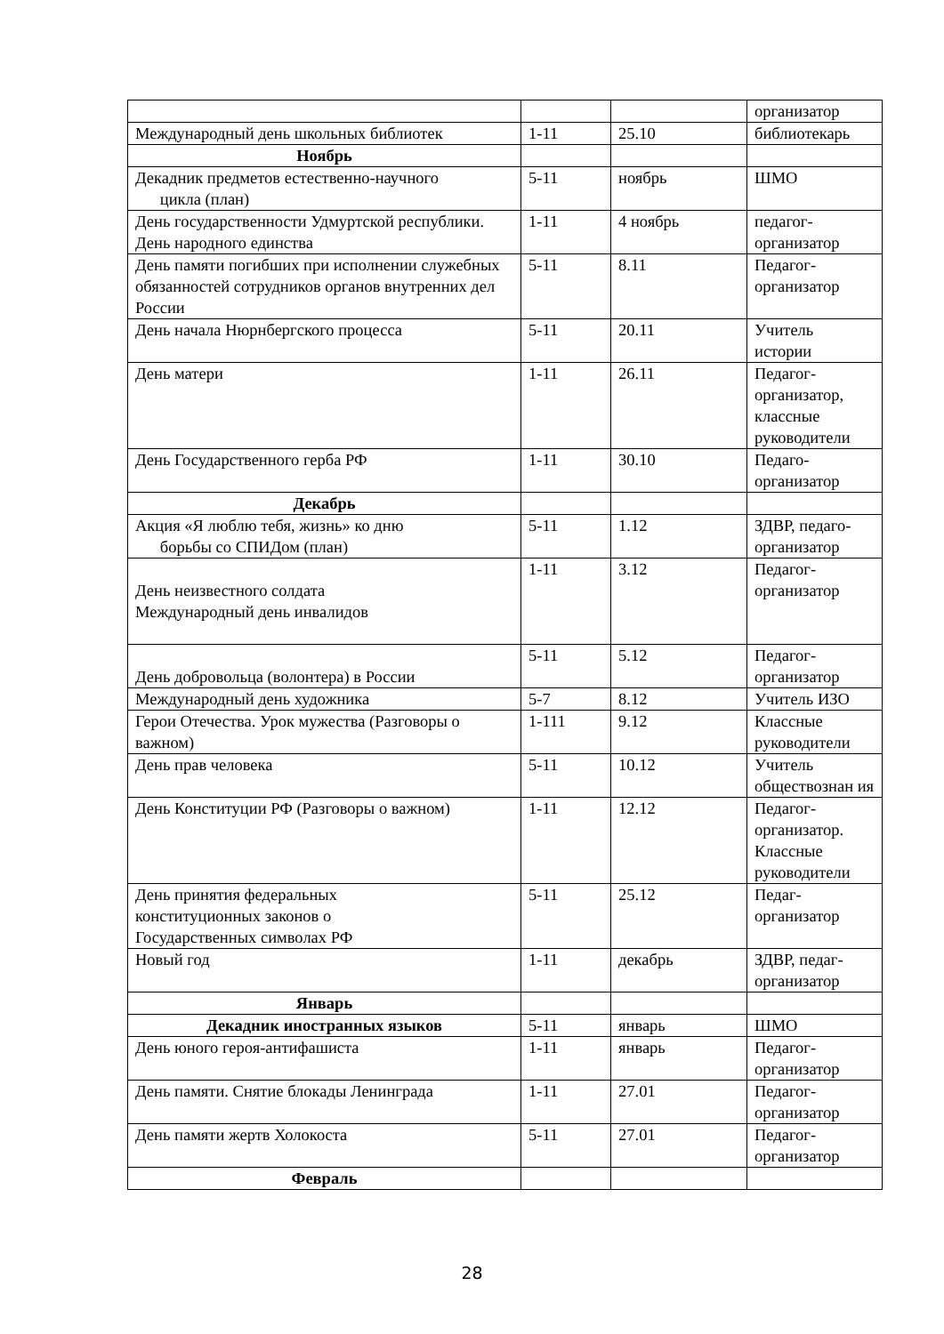| | | | организатор |
| Международный день школьных библиотек | 1-11 | 25.10 | библиотекарь |
| Ноябрь | | | |
| Декадник предметов естественно-научного цикла (план) | 5-11 | ноябрь | ШМО |
| День государственности Удмуртской республики. День народного единства | 1-11 | 4 ноябрь | педагог-организатор |
| День памяти погибших при исполнении служебных обязанностей сотрудников органов внутренних дел России | 5-11 | 8.11 | Педагог-организатор |
| День начала Нюрнбергского процесса | 5-11 | 20.11 | Учитель истории |
| День матери | 1-11 | 26.11 | Педагог-организатор, классные руководители |
| День Государственного герба РФ | 1-11 | 30.10 | Педаго-организатор |
| Декабрь | | | |
| Акция «Я люблю тебя, жизнь» ко дню борьбы со СПИДом (план) | 5-11 | 1.12 | ЗДВР, педаго-организатор |
| День неизвестного солдата Международный день инвалидов | 1-11 | 3.12 | Педагог-организатор |
| День добровольца (волонтера) в России | 5-11 | 5.12 | Педагог-организатор |
| Международный день художника | 5-7 | 8.12 | Учитель ИЗО |
| Герои Отечества. Урок мужества (Разговоры о важном) | 1-111 | 9.12 | Классные руководители |
| День прав человека | 5-11 | 10.12 | Учитель обществознан ия |
| День Конституции РФ (Разговоры о важном) | 1-11 | 12.12 | Педагог-организатор. Классные руководители |
| День принятия федеральных конституционных законов о Государственных символах РФ | 5-11 | 25.12 | Педаг-организатор |
| Новый год | 1-11 | декабрь | ЗДВР, педаг-организатор |
| Январь | | | |
| Декадник иностранных языков | 5-11 | январь | ШМО |
| День юного героя-антифашиста | 1-11 | январь | Педагог-организатор |
| День памяти. Снятие блокады Ленинграда | 1-11 | 27.01 | Педагог-организатор |
| День памяти жертв Холокоста | 5-11 | 27.01 | Педагог-организатор |
| Февраль | | | |
28